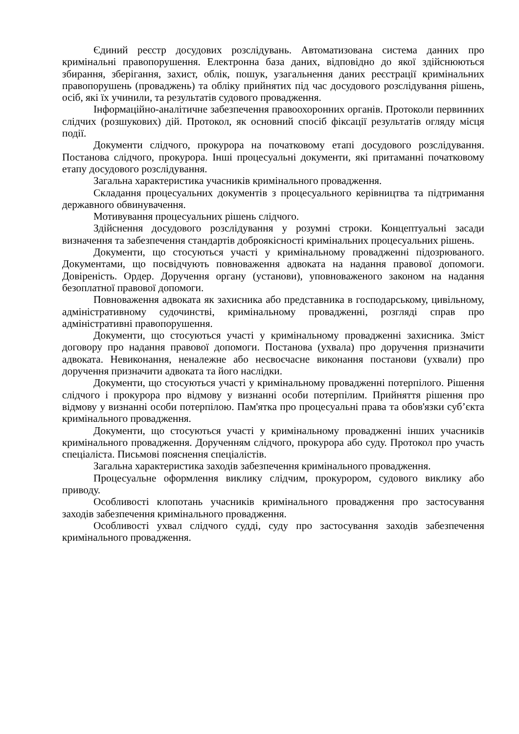Єдиний реєстр досудових розслідувань. Автоматизована система данних про кримінальні правопорушення. Електронна база даних, відповідно до якої здійснюються збирання, зберігання, захист, облік, пошук, узагальнення даних реєстрації кримінальних правопорушень (проваджень) та обліку прийнятих під час досудового розслідування рішень, осіб, які їх учинили, та результатів судового провадження.
Інформаційно-аналітичне забезпечення правоохоронних органів. Протоколи первинних слідчих (розшукових) дій. Протокол, як основний спосіб фіксації результатів огляду місця події.
Документи слідчого, прокурора на початковому етапі досудового розслідування. Постанова слідчого, прокурора. Інші процесуальні документи, які притаманні початковому етапу досудового розслідування.
Загальна характеристика учасників кримінального провадження.
Складання процесуальних документів з процесуального керівництва та підтримання державного обвинувачення.
Мотивування процесуальних рішень слідчого.
Здійснення досудового розслідування у розумні строки. Концептуальні засади визначення та забезпечення стандартів доброякісності кримінальних процесуальних рішень.
Документи, що стосуються участі у кримінальному провадженні підозрюваного. Документами, що посвідчують повноваження адвоката на надання правової допомоги. Довіреність. Ордер. Доручення органу (установи), уповноваженого законом на надання безоплатної правової допомоги.
Повноваження адвоката як захисника або представника в господарському, цивільному, адміністративному судочинстві, кримінальному провадженні, розгляді справ про адміністративні правопорушення.
Документи, що стосуються участі у кримінальному провадженні захисника. Зміст договору про надання правової допомоги. Постанова (ухвала) про доручення призначити адвоката. Невиконання, неналежне або несвоєчасне виконання постанови (ухвали) про доручення призначити адвоката та його наслідки.
Документи, що стосуються участі у кримінальному провадженні потерпілого. Рішення слідчого і прокурора про відмову у визнанні особи потерпілим. Прийняття рішення про відмову у визнанні особи потерпілою. Пам'ятка про процесуальні права та обов'язки суб’єкта кримінального провадження.
Документи, що стосуються участі у кримінальному провадженні інших учасників кримінального провадження. Дорученням слідчого, прокурора або суду. Протокол про участь спеціаліста. Письмові пояснення спеціалістів.
Загальна характеристика заходів забезпечення кримінального провадження.
Процесуальне оформлення виклику слідчим, прокурором, судового виклику або приводу.
Особливості клопотань учасників кримінального провадження про застосування заходів забезпечення кримінального провадження.
Особливості ухвал слідчого судді, суду про застосування заходів забезпечення кримінального провадження.